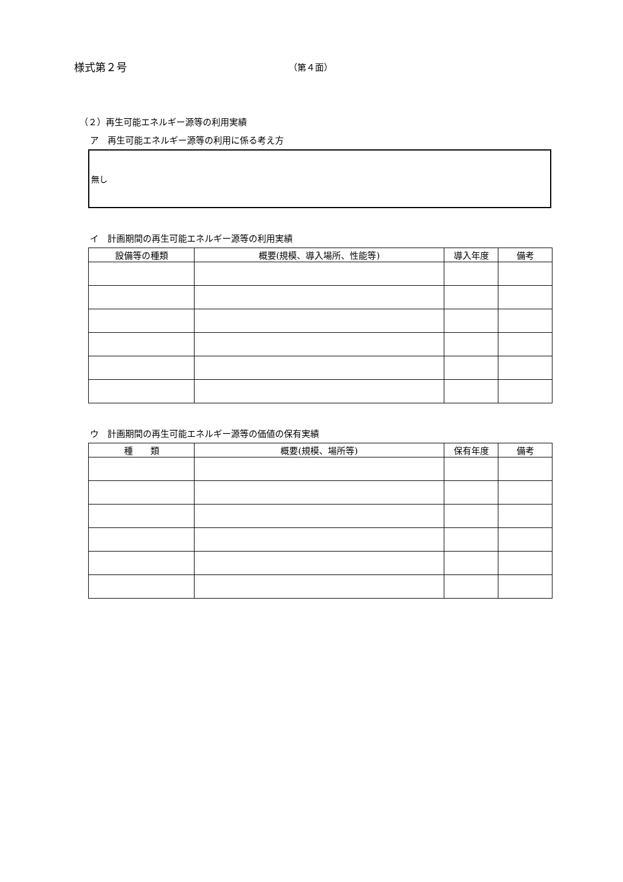様式第２号
（第４面）
（２）再生可能エネルギー源等の利用実績
ア　再生可能エネルギー源等の利用に係る考え方
無し
イ　計画期間の再生可能エネルギー源等の利用実績
| 設備等の種類 | 概要(規模、導入場所、性能等) | 導入年度 | 備考 |
| --- | --- | --- | --- |
ウ　計画期間の再生可能エネルギー源等の価値の保有実績
| 種 類 | 概要(規模、場所等) | 保有年度 | 備考 |
| --- | --- | --- | --- |